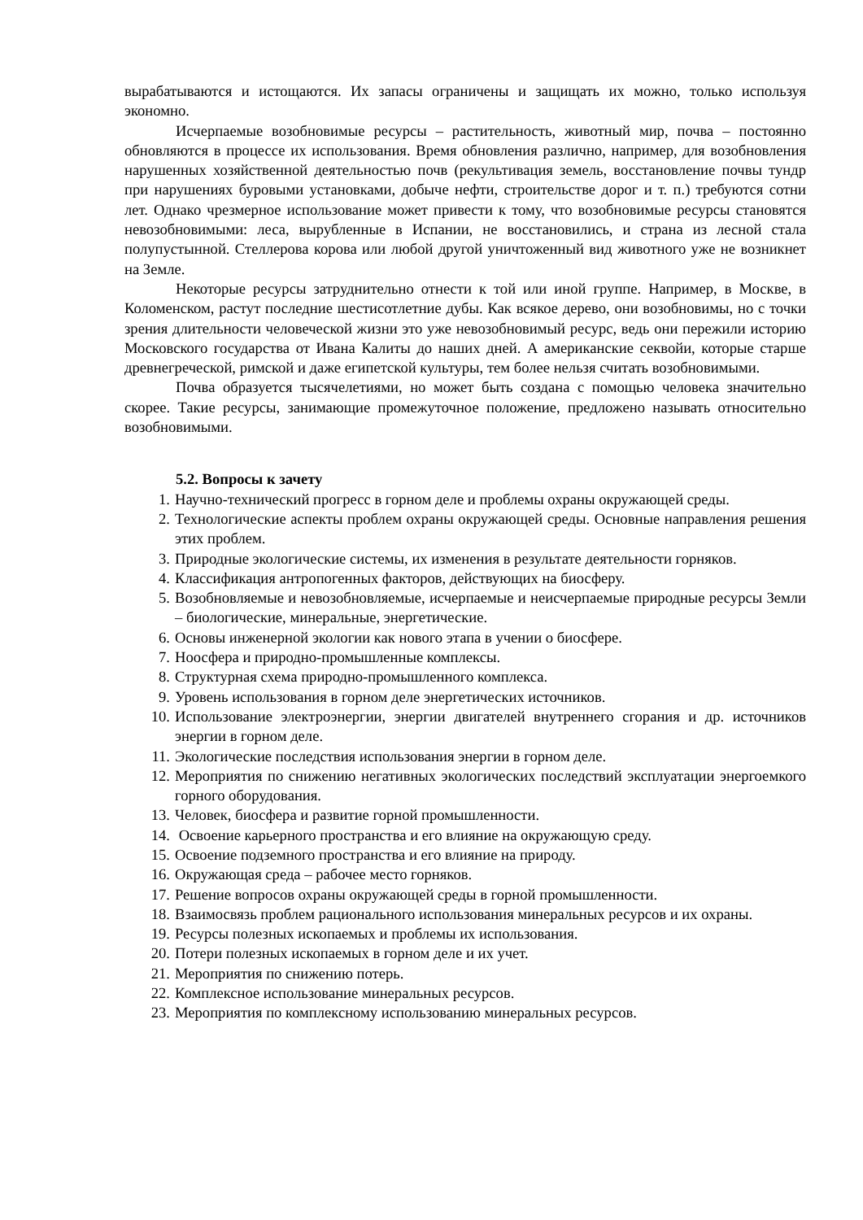вырабатываются и истощаются. Их запасы ограничены и защищать их можно, только используя экономно.
Исчерпаемые возобновимые ресурсы – растительность, животный мир, почва – постоянно обновляются в процессе их использования. Время обновления различно, например, для возобновления нарушенных хозяйственной деятельностью почв (рекультивация земель, восстановление почвы тундр при нарушениях буровыми установками, добыче нефти, строительстве дорог и т. п.) требуются сотни лет. Однако чрезмерное использование может привести к тому, что возобновимые ресурсы становятся невозобновимыми: леса, вырубленные в Испании, не восстановились, и страна из лесной стала полупустынной. Стеллерова корова или любой другой уничтоженный вид животного уже не возникнет на Земле.
Некоторые ресурсы затруднительно отнести к той или иной группе. Например, в Москве, в Коломенском, растут последние шестисотлетние дубы. Как всякое дерево, они возобновимы, но с точки зрения длительности человеческой жизни это уже невозобновимый ресурс, ведь они пережили историю Московского государства от Ивана Калиты до наших дней. А американские секвойи, которые старше древнегреческой, римской и даже египетской культуры, тем более нельзя считать возобновимыми.
Почва образуется тысячелетиями, но может быть создана с помощью человека значительно скорее. Такие ресурсы, занимающие промежуточное положение, предложено называть относительно возобновимыми.
5.2. Вопросы к зачету
1. Научно-технический прогресс в горном деле и проблемы охраны окружающей среды.
2. Технологические аспекты проблем охраны окружающей среды. Основные направления решения этих проблем.
3. Природные экологические системы, их изменения в результате деятельности горняков.
4. Классификация антропогенных факторов, действующих на биосферу.
5. Возобновляемые и невозобновляемые, исчерпаемые и неисчерпаемые природные ресурсы Земли – биологические, минеральные, энергетические.
6. Основы инженерной экологии как нового этапа в учении о биосфере.
7. Ноосфера и природно-промышленные комплексы.
8. Структурная схема природно-промышленного комплекса.
9. Уровень использования в горном деле энергетических источников.
10. Использование электроэнергии, энергии двигателей внутреннего сгорания и др. источников энергии в горном деле.
11. Экологические последствия использования энергии в горном деле.
12. Мероприятия по снижению негативных экологических последствий эксплуатации энергоемкого горного оборудования.
13. Человек, биосфера и развитие горной промышленности.
14. Освоение карьерного пространства и его влияние на окружающую среду.
15. Освоение подземного пространства и его влияние на природу.
16. Окружающая среда – рабочее место горняков.
17. Решение вопросов охраны окружающей среды в горной промышленности.
18. Взаимосвязь проблем рационального использования минеральных ресурсов и их охраны.
19. Ресурсы полезных ископаемых и проблемы их использования.
20. Потери полезных ископаемых в горном деле и их учет.
21. Мероприятия по снижению потерь.
22. Комплексное использование минеральных ресурсов.
23. Мероприятия по комплексному использованию минеральных ресурсов.